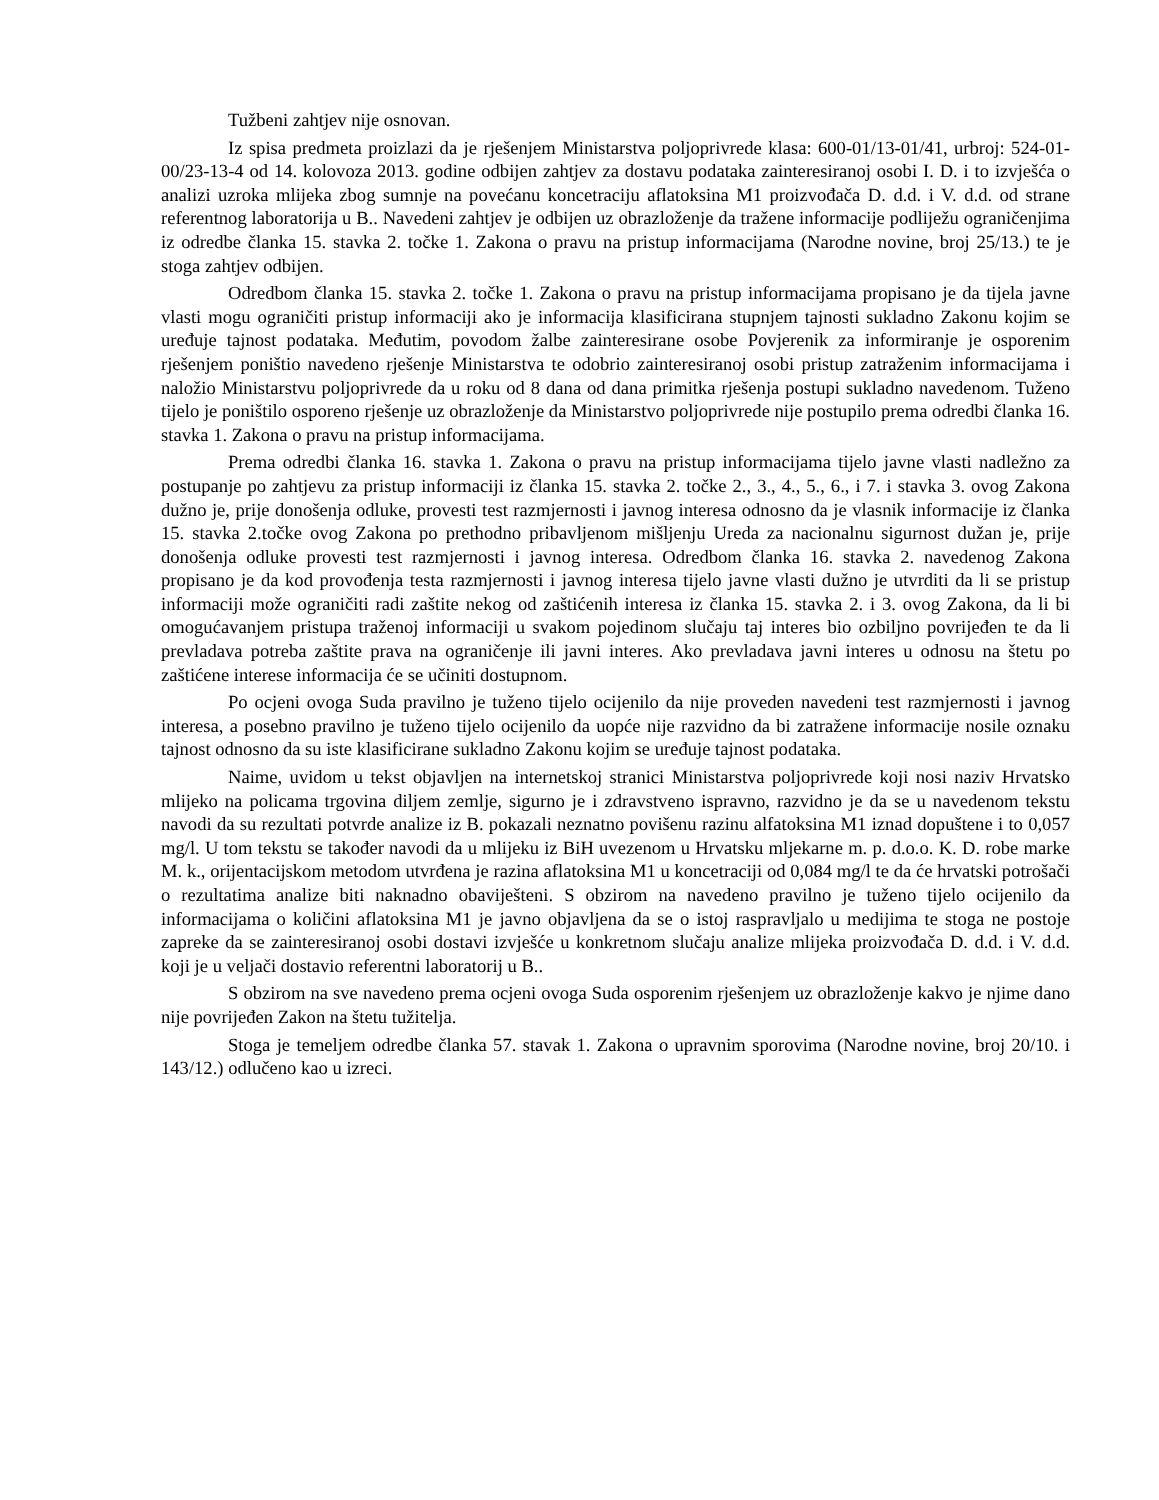Tužbeni zahtjev nije osnovan.
Iz spisa predmeta proizlazi da je rješenjem Ministarstva poljoprivrede klasa: 600-01/13-01/41, urbroj: 524-01-00/23-13-4 od 14. kolovoza 2013. godine odbijen zahtjev za dostavu podataka zainteresiranoj osobi I. D. i to izvješća o analizi uzroka mlijeka zbog sumnje na povećanu koncetraciju aflatoksina M1 proizvođača D. d.d. i V. d.d. od strane referentnog laboratorija u B.. Navedeni zahtjev je odbijen uz obrazloženje da tražene informacije podliježu ograničenjima iz odredbe članka 15. stavka 2. točke 1. Zakona o pravu na pristup informacijama (Narodne novine, broj 25/13.) te je stoga zahtjev odbijen.
Odredbom članka 15. stavka 2. točke 1. Zakona o pravu na pristup informacijama propisano je da tijela javne vlasti mogu ograničiti pristup informaciji ako je informacija klasificirana stupnjem tajnosti sukladno Zakonu kojim se uređuje tajnost podataka. Međutim, povodom žalbe zainteresirane osobe Povjerenik za informiranje je osporenim rješenjem poništio navedeno rješenje Ministarstva te odobrio zainteresiranoj osobi pristup zatraženim informacijama i naložio Ministarstvu poljoprivrede da u roku od 8 dana od dana primitka rješenja postupi sukladno navedenom. Tuženo tijelo je poništilo osporeno rješenje uz obrazloženje da Ministarstvo poljoprivrede nije postupilo prema odredbi članka 16. stavka 1. Zakona o pravu na pristup informacijama.
Prema odredbi članka 16. stavka 1. Zakona o pravu na pristup informacijama tijelo javne vlasti nadležno za postupanje po zahtjevu za pristup informaciji iz članka 15. stavka 2. točke 2., 3., 4., 5., 6., i 7. i stavka 3. ovog Zakona dužno je, prije donošenja odluke, provesti test razmjernosti i javnog interesa odnosno da je vlasnik informacije iz članka 15. stavka 2.točke ovog Zakona po prethodno pribavljenom mišljenju Ureda za nacionalnu sigurnost dužan je, prije donošenja odluke provesti test razmjernosti i javnog interesa. Odredbom članka 16. stavka 2. navedenog Zakona propisano je da kod provođenja testa razmjernosti i javnog interesa tijelo javne vlasti dužno je utvrditi da li se pristup informaciji može ograničiti radi zaštite nekog od zaštićenih interesa iz članka 15. stavka 2. i 3. ovog Zakona, da li bi omogućavanjem pristupa traženoj informaciji u svakom pojedinom slučaju taj interes bio ozbiljno povrijeđen te da li prevladava potreba zaštite prava na ograničenje ili javni interes. Ako prevladava javni interes u odnosu na štetu po zaštićene interese informacija će se učiniti dostupnom.
Po ocjeni ovoga Suda pravilno je tuženo tijelo ocijenilo da nije proveden navedeni test razmjernosti i javnog interesa, a posebno pravilno je tuženo tijelo ocijenilo da uopće nije razvidno da bi zatražene informacije nosile oznaku tajnost odnosno da su iste klasificirane sukladno Zakonu kojim se uređuje tajnost podataka.
Naime, uvidom u tekst objavljen na internetskoj stranici Ministarstva poljoprivrede koji nosi naziv Hrvatsko mlijeko na policama trgovina diljem zemlje, sigurno je i zdravstveno ispravno, razvidno je da se u navedenom tekstu navodi da su rezultati potvrde analize iz B. pokazali neznatno povišenu razinu alfatoksina M1 iznad dopuštene i to 0,057 mg/l. U tom tekstu se također navodi da u mlijeku iz BiH uvezenom u Hrvatsku mljekarne m. p. d.o.o. K. D. robe marke M. k., orijentacijskom metodom utvrđena je razina aflatoksina M1 u koncetraciji od 0,084 mg/l te da će hrvatski potrošači o rezultatima analize biti naknadno obaviješteni. S obzirom na navedeno pravilno je tuženo tijelo ocijenilo da informacijama o količini aflatoksina M1 je javno objavljena da se o istoj raspravljalo u medijima te stoga ne postoje zapreke da se zainteresiranoj osobi dostavi izvješće u konkretnom slučaju analize mlijeka proizvođača D. d.d. i V. d.d. koji je u veljači dostavio referentni laboratorij u B..
S obzirom na sve navedeno prema ocjeni ovoga Suda osporenim rješenjem uz obrazloženje kakvo je njime dano nije povrijeđen Zakon na štetu tužitelja.
Stoga je temeljem odredbe članka 57. stavak 1. Zakona o upravnim sporovima (Narodne novine, broj 20/10. i 143/12.) odlučeno kao u izreci.